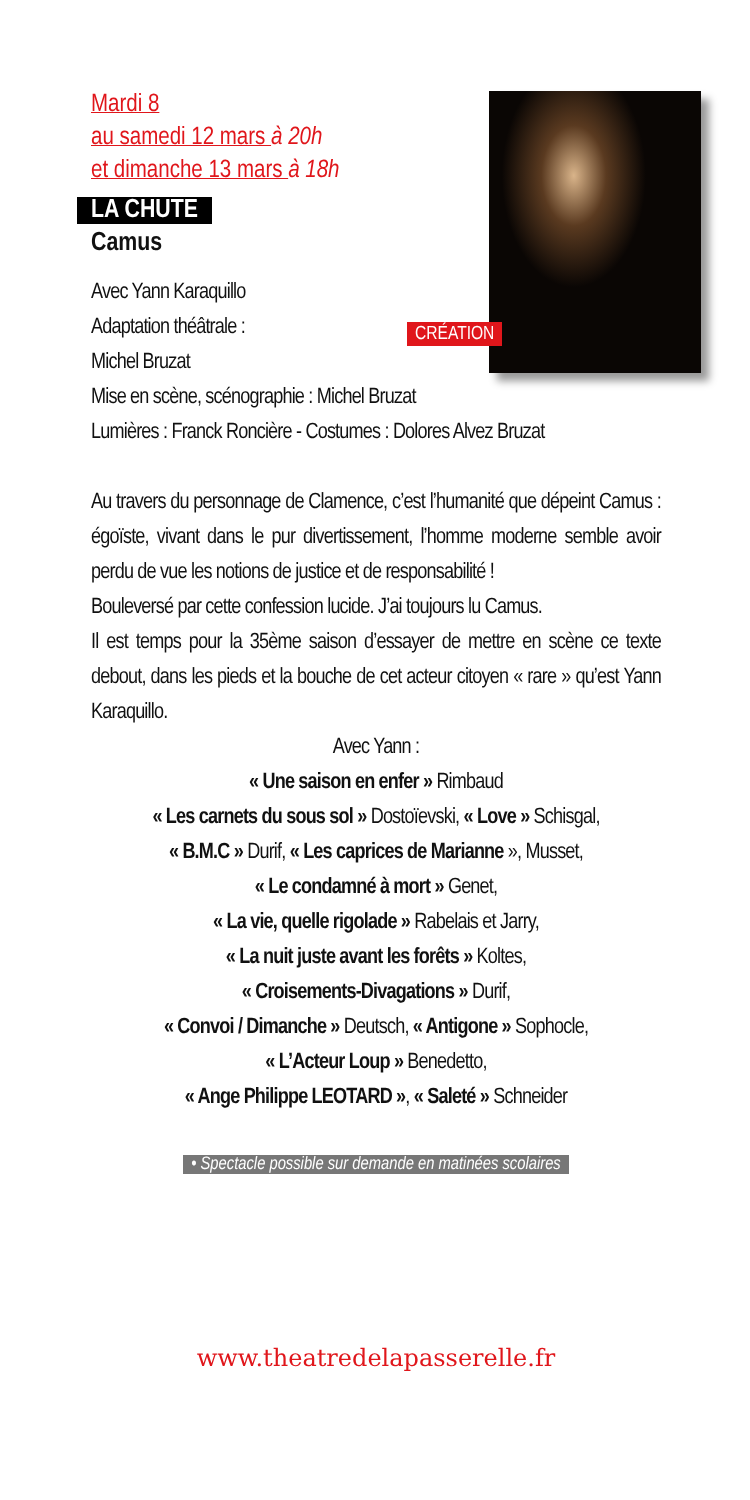Mardi 8
au samedi 12 mars à 20h
et dimanche 13 mars à 18h
CRÉATION
LA CHUTE
Camus
Avec Yann Karaquillo
Adaptation théâtrale :
Michel Bruzat
Mise en scène, scénographie : Michel Bruzat
Lumières : Franck Roncière - Costumes : Dolores Alvez Bruzat
Au travers du personnage de Clamence, c’est l’humanité que dépeint Camus : égoïste, vivant dans le pur divertissement, l’homme moderne semble avoir perdu de vue les notions de justice et de responsabilité !
Bouleversé par cette confession lucide. J’ai toujours lu Camus.
Il est temps pour la 35ème saison d’essayer de mettre en scène ce texte debout, dans les pieds et la bouche de cet acteur citoyen « rare » qu’est Yann Karaquillo.
Avec Yann :
« Une saison en enfer » Rimbaud
« Les carnets du sous sol » Dostoïevski, « Love » Schisgal,
« B.M.C » Durif, « Les caprices de Marianne », Musset,
« Le condamné à mort » Genet,
« La vie, quelle rigolade » Rabelais et Jarry,
« La nuit juste avant les forêts » Koltes,
« Croisements-Divagations » Durif,
« Convoi / Dimanche » Deutsch, « Antigone » Sophocle,
« L’Acteur Loup » Benedetto,
« Ange Philippe LEOTARD », « Saleté » Schneider
• Spectacle possible sur demande en matinées scolaires
www.theatredelapasserelle.fr